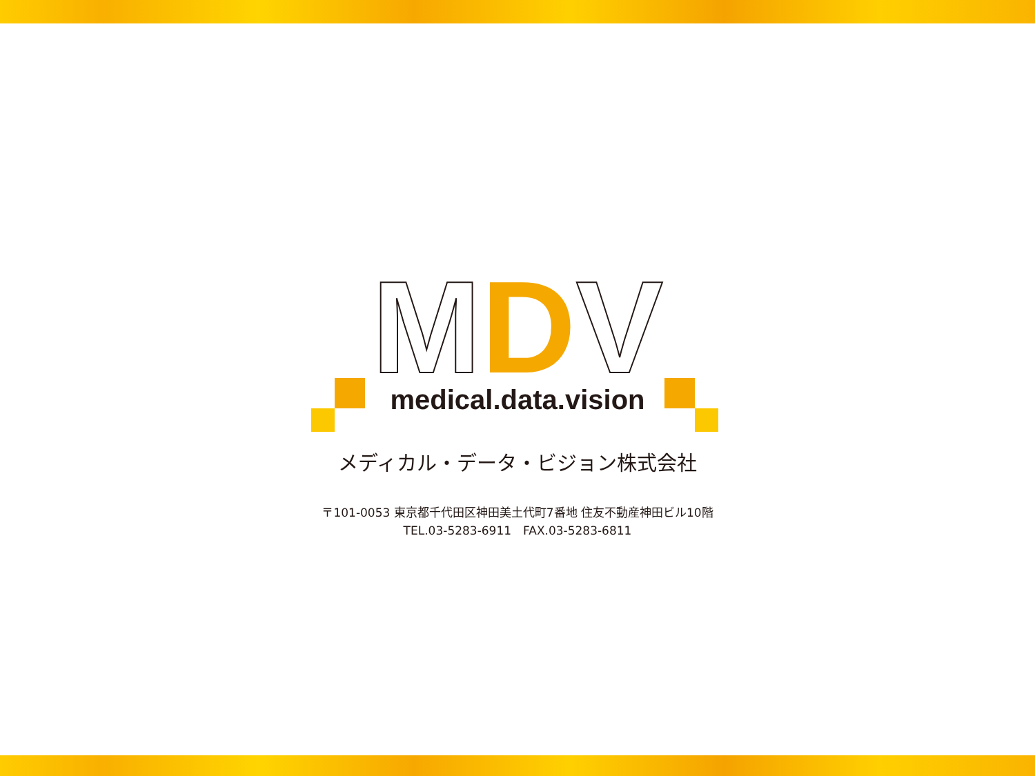MDV
medical.data.vision
メディカル・データ・ビジョン株式会社
〒101-0053 東京都千代田区神田美土代町7番地 住友不動産神田ビル10階
TEL.03-5283-6911　FAX.03-5283-6811